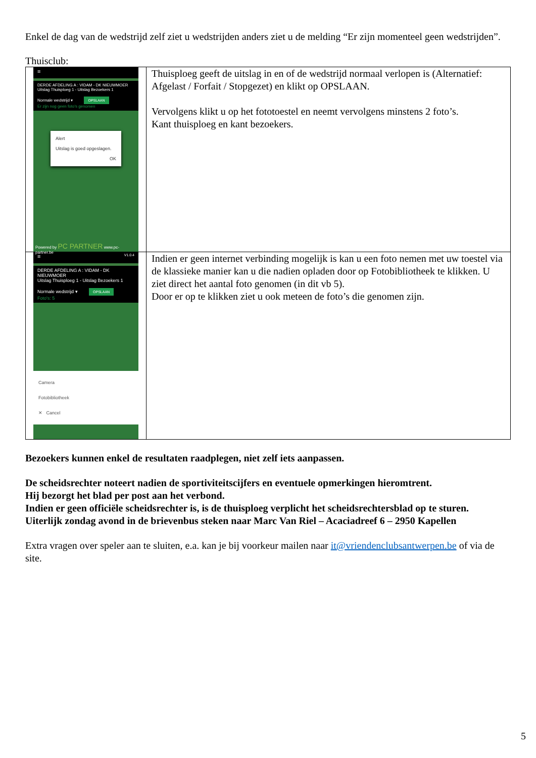Enkel de dag van de wedstrijd zelf ziet u wedstrijden anders ziet u de melding “Er zijn momenteel geen wedstrijden”.
Thuisclub:
| ≡ DERDE AFDELING A : VIDAM - DK NIEUWMOER Uitslag Thuisploeg 1 - Uitslag Bezoekers 1 Normale wedstrijd ▾ OPSLAAN Er zijn nog geen foto's genomen Alert Uitslag is goed opgeslagen. OK Powered by PC PARTNER www.pc-partner.be | Thuisploeg geeft de uitslag in en of de wedstrijd normaal verlopen is (Alternatief: Afgelast / Forfait / Stopgezet) en klikt op OPSLAAN. Vervolgens klikt u op het fototoestel en neemt vervolgens minstens 2 foto’s. Kant thuisploeg en kant bezoekers. |
| ≡ V1.0.4 DERDE AFDELING A : VIDAM - DK NIEUWMOER Uitslag Thuisploeg 1 - Uitslag Bezoekers 1 Normale wedstrijd ▾ OPSLAAN Foto's: 5 Camera Fotobibliotheek ✕ Cancel | Indien er geen internet verbinding mogelijk is kan u een foto nemen met uw toestel via de klassieke manier kan u die nadien opladen door op Fotobibliotheek te klikken. U ziet direct het aantal foto genomen (in dit vb 5). Door er op te klikken ziet u ook meteen de foto’s die genomen zijn. |
Bezoekers kunnen enkel de resultaten raadplegen, niet zelf iets aanpassen.
De scheidsrechter noteert nadien de sportiviteitscijfers en eventuele opmerkingen hieromtrent.
Hij bezorgt het blad per post aan het verbond.
Indien er geen officiële scheidsrechter is, is de thuisploeg verplicht het scheidsrechtersblad op te sturen.
Uiterlijk zondag avond in de brievenbus steken naar Marc Van Riel – Acaciadreef 6 – 2950 Kapellen
Extra vragen over speler aan te sluiten, e.a. kan je bij voorkeur mailen naar it@vriendenclubsantwerpen.be of via de site.
5